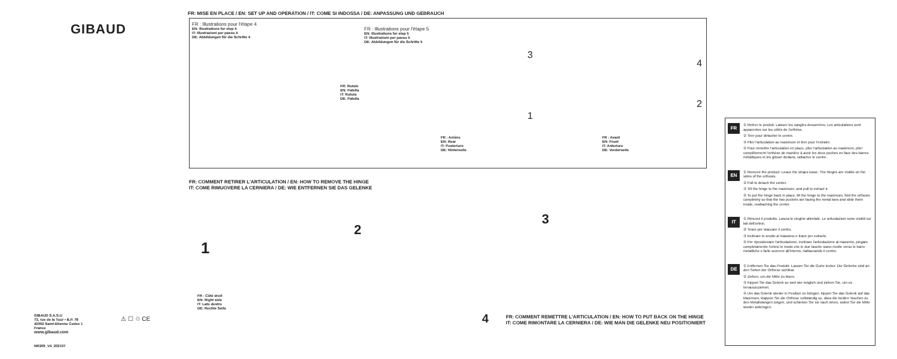GIBAUD
GIBAUD S.A.S.U
73, rue de la Tour • B.P. 78
42002 Saint-Etienne Cedex 1
France
www.gibaud.com
NR209_V4_202107
⚠ ☐ ♲ CE
FR: MISE EN PLACE / EN: SET UP AND OPERATION / IT: COME SI INDOSSA / DE: ANPASSUNG UND GEBRAUCH
FR : Illustrations pour l'étape 4
EN: Illustrations for step 4
IT: Illustrazioni per passo 4
DE: Abbildungen für die Schritte 4
FR : Illustrations pour l'étape 5
EN: Illustrations for step 5
IT: Illustrazioni per passo 5
DE: Abbildungen für die Schritte 5
FR: Rotule
EN: Patella
IT: Rotula
DE: Patella
FR : Arrière
EN: Rear
IT: Posteriore
DE: Hinterseite
FR : Avant
EN: Front
IT: Anteriore
DE: Vorderseite
3
1
4
2
FR: COMMENT RETIRER L'ARTICULATION / EN: HOW TO REMOVE THE HINGE
IT: COME RIMUOVERE LA CERNIERA / DE: WIE ENTFERNEN SIE DAS GELENKE
1
2
3
FR : Côté droit
EN: Right side
IT: Lato destro
DE: Rechte Seite
4
FR: COMMENT REMETTRE L'ARTICULATION / EN: HOW TO PUT BACK ON THE HINGE
IT: COME RIMONTARE LA CERNIERA / DE: WIE MAN DIE GELENKE NEU POSITIONIERT
FR
① Retirer le produit. Laisser les sangles desserrées. Les articulations sont apparentes sur les côtés de l'orthèse.
② Tirer pour détacher le centre.
③ Plier l'articulation au maximum et tirer pour l'extraire.
④ Pour remettre l'articulation en place, plier l'articulation au maximum, plier complètement l'orthèse de manière à avoir les deux poches en face des barres métalliques et les glisser dedans, rattacher le centre.
EN
① Remove the product. Leave the straps loose. The hinges are visible on the sides of the orthosis.
② Pull to detach the center.
③ Tilt the hinge to the maximum, and pull to extract it.
④ To put the hinge back in place, tilt the hinge to the maximum, fold the orthosis completely so that the two pockets are facing the metal bars and slide them inside, reattaching the center.
IT
① Rimuovi il prodotto. Lascia le cinghie allentate. Le articolazioni sono visibili sui lati dell'ortesi.
② Tirare per staccare il centro.
③ Inclinare lo snodo al massimo e tirare per estrarlo.
④ Per riposizionare l'articolazione, inclinare l'articolazione al massimo, piegare completamente l'ortesi in modo che le due tasche siano rivolte verso le barre metalliche e farle scorrere all'interno, riattaccando il centro.
DE
① Entfernen Sie das Produkt. Lassen Sie die Gurte locker. Die Gelenke sind an den Seiten der Orthese sichtbar.
② Ziehen, um die Mitte zu lösen.
③ Kippen Sie das Gelenk so weit wie möglich und ziehen Sie, um es herauszuziehen.
④ Um das Gelenk wieder in Position zu bringen, kippen Sie das Gelenk auf das Maximum, klappen Sie die Orthese vollständig so, dass die beiden Taschen zu den Metallstangen zeigen, und schieben Sie sie nach innen, wobei Sie die Mitte wieder anbringen.